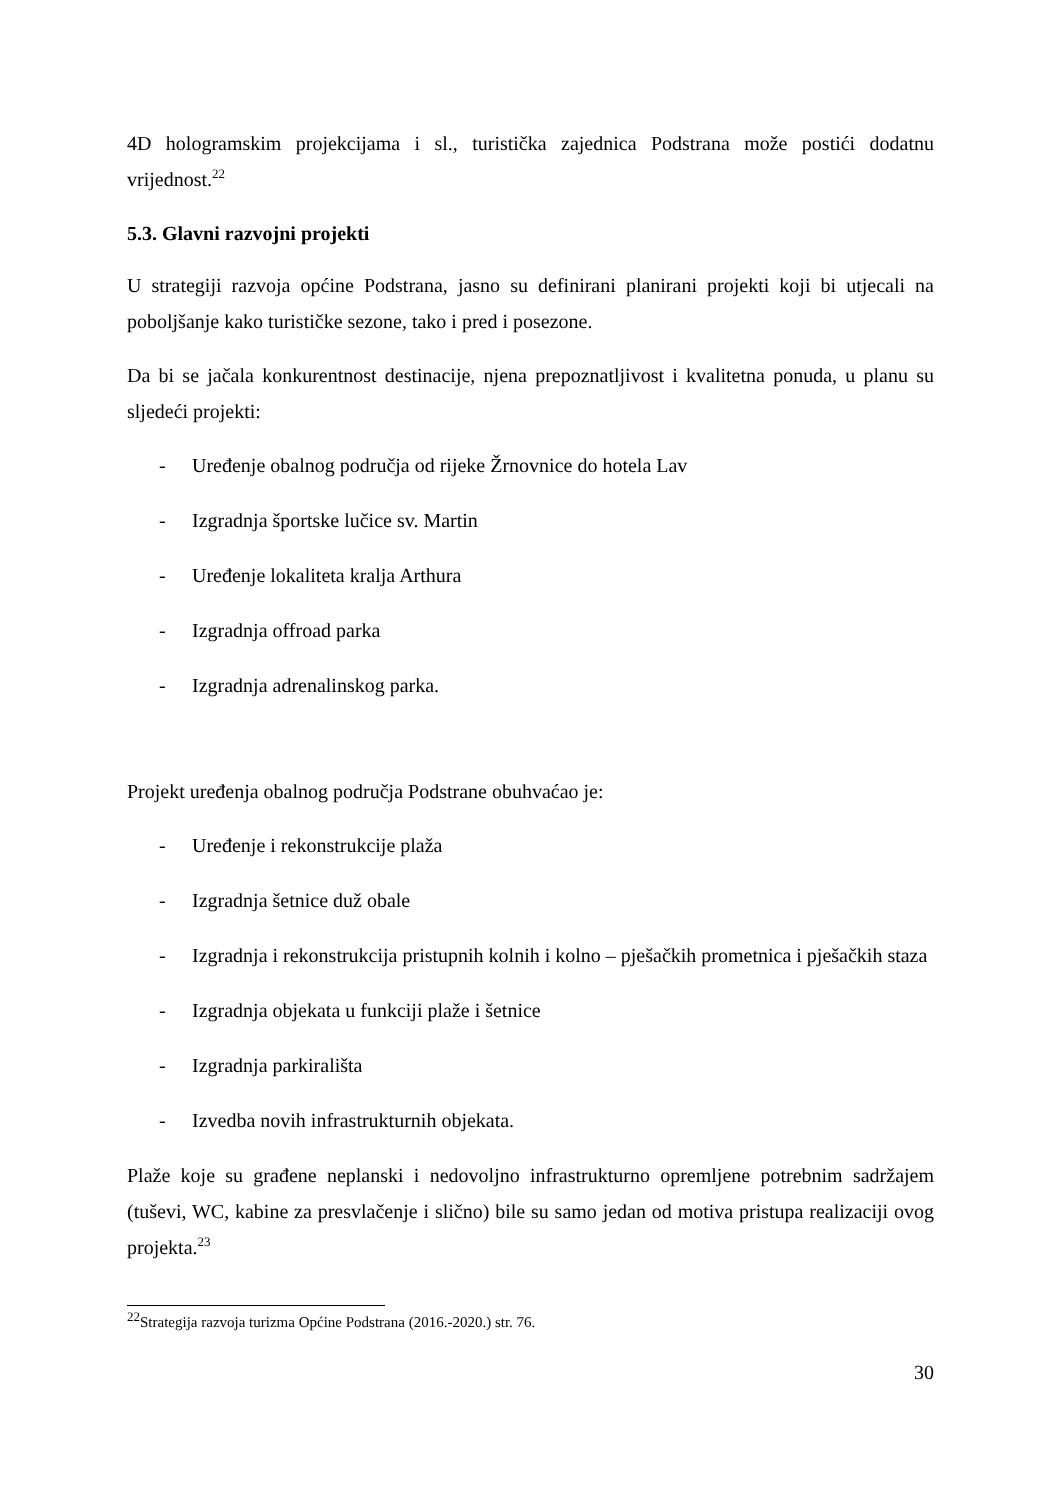4D hologramskim projekcijama i sl., turistička zajednica Podstrana može postići dodatnu vrijednost.<sup>22</sup>
5.3. Glavni razvojni projekti
U strategiji razvoja općine Podstrana, jasno su definirani planirani projekti koji bi utjecali na poboljšanje kako turističke sezone, tako i pred i posezone.
Da bi se jačala konkurentnost destinacije, njena prepoznatljivost i kvalitetna ponuda, u planu su sljedeći projekti:
- Uređenje obalnog područja od rijeke Žrnovnice do hotela Lav
- Izgradnja športske lučice sv. Martin
- Uređenje lokaliteta kralja Arthura
- Izgradnja offroad parka
- Izgradnja adrenalinskog parka.
Projekt uređenja obalnog područja Podstrane obuhvaćao je:
- Uređenje i rekonstrukcije plaža
- Izgradnja šetnice duž obale
- Izgradnja i rekonstrukcija pristupnih kolnih i kolno – pješačkih prometnica i pješačkih staza
- Izgradnja objekata u funkciji plaže i šetnice
- Izgradnja parkirališta
- Izvedba novih infrastrukturnih objekata.
Plaže koje su građene neplanski i nedovoljno infrastrukturno opremljene potrebnim sadržajem (tuševi, WC, kabine za presvlačenje i slično) bile su samo jedan od motiva pristupa realizaciji ovog projekta.<sup>23</sup>
<sup>22</sup> Strategija razvoja turizma Općine Podstrana (2016.-2020.) str. 76.
30